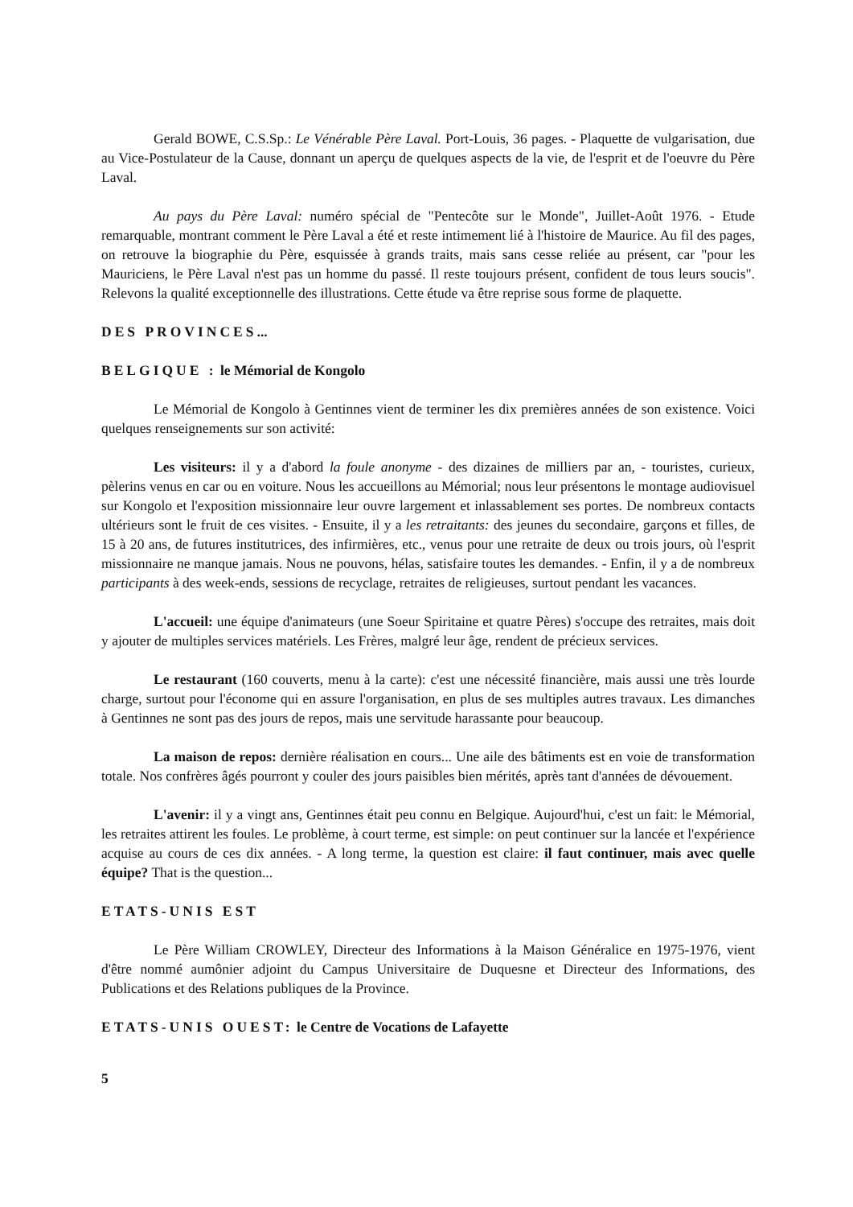Gerald BOWE, C.S.Sp.: Le Vénérable Père Laval. Port-Louis, 36 pages. - Plaquette de vulgarisation, due au Vice-Postulateur de la Cause, donnant un aperçu de quelques aspects de la vie, de l'esprit et de l'oeuvre du Père Laval.
Au pays du Père Laval: numéro spécial de "Pentecôte sur le Monde", Juillet-Août 1976. - Etude remarquable, montrant comment le Père Laval a été et reste intimement lié à l'histoire de Maurice. Au fil des pages, on retrouve la biographie du Père, esquissée à grands traits, mais sans cesse reliée au présent, car "pour les Mauriciens, le Père Laval n'est pas un homme du passé. Il reste toujours présent, confident de tous leurs soucis". Relevons la qualité exceptionnelle des illustrations. Cette étude va être reprise sous forme de plaquette.
DES PROVINCES...
BELGIQUE : le Mémorial de Kongolo
Le Mémorial de Kongolo à Gentinnes vient de terminer les dix premières années de son existence. Voici quelques renseignements sur son activité:
Les visiteurs: il y a d'abord la foule anonyme - des dizaines de milliers par an, - touristes, curieux, pèlerins venus en car ou en voiture. Nous les accueillons au Mémorial; nous leur présentons le montage audiovisuel sur Kongolo et l'exposition missionnaire leur ouvre largement et inlassablement ses portes. De nombreux contacts ultérieurs sont le fruit de ces visites. - Ensuite, il y a les retraitants: des jeunes du secondaire, garçons et filles, de 15 à 20 ans, de futures institutrices, des infirmières, etc., venus pour une retraite de deux ou trois jours, où l'esprit missionnaire ne manque jamais. Nous ne pouvons, hélas, satisfaire toutes les demandes. - Enfin, il y a de nombreux participants à des week-ends, sessions de recyclage, retraites de religieuses, surtout pendant les vacances.
L'accueil: une équipe d'animateurs (une Soeur Spiritaine et quatre Pères) s'occupe des retraites, mais doit y ajouter de multiples services matériels. Les Frères, malgré leur âge, rendent de précieux services.
Le restaurant (160 couverts, menu à la carte): c'est une nécessité financière, mais aussi une très lourde charge, surtout pour l'économe qui en assure l'organisation, en plus de ses multiples autres travaux. Les dimanches à Gentinnes ne sont pas des jours de repos, mais une servitude harassante pour beaucoup.
La maison de repos: dernière réalisation en cours... Une aile des bâtiments est en voie de transformation totale. Nos confrères âgés pourront y couler des jours paisibles bien mérités, après tant d'années de dévouement.
L'avenir: il y a vingt ans, Gentinnes était peu connu en Belgique. Aujourd'hui, c'est un fait: le Mémorial, les retraites attirent les foules. Le problème, à court terme, est simple: on peut continuer sur la lancée et l'expérience acquise au cours de ces dix années. - A long terme, la question est claire: il faut continuer, mais avec quelle équipe? That is the question...
ETATS-UNIS EST
Le Père William CROWLEY, Directeur des Informations à la Maison Généralice en 1975-1976, vient d'être nommé aumônier adjoint du Campus Universitaire de Duquesne et Directeur des Informations, des Publications et des Relations publiques de la Province.
ETATS-UNIS OUEST: le Centre de Vocations de Lafayette
5